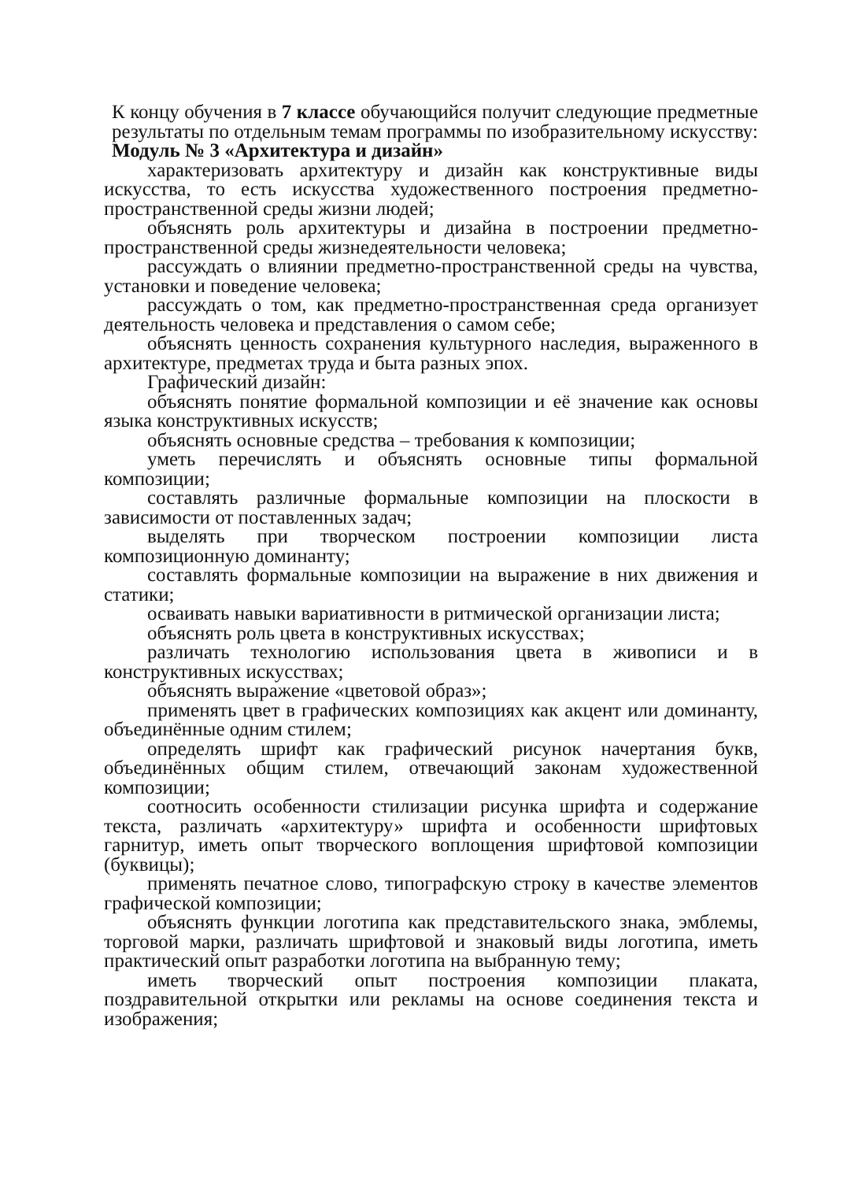К концу обучения в 7 классе обучающийся получит следующие предметные результаты по отдельным темам программы по изобразительному искусству:
Модуль № 3 «Архитектура и дизайн»
характеризовать архитектуру и дизайн как конструктивные виды искусства, то есть искусства художественного построения предметно-пространственной среды жизни людей;
объяснять роль архитектуры и дизайна в построении предметно-пространственной среды жизнедеятельности человека;
рассуждать о влиянии предметно-пространственной среды на чувства, установки и поведение человека;
рассуждать о том, как предметно-пространственная среда организует деятельность человека и представления о самом себе;
объяснять ценность сохранения культурного наследия, выраженного в архитектуре, предметах труда и быта разных эпох.
Графический дизайн:
объяснять понятие формальной композиции и её значение как основы языка конструктивных искусств;
объяснять основные средства – требования к композиции;
уметь перечислять и объяснять основные типы формальной композиции;
составлять различные формальные композиции на плоскости в зависимости от поставленных задач;
выделять при творческом построении композиции листа композиционную доминанту;
составлять формальные композиции на выражение в них движения и статики;
осваивать навыки вариативности в ритмической организации листа;
объяснять роль цвета в конструктивных искусствах;
различать технологию использования цвета в живописи и в конструктивных искусствах;
объяснять выражение «цветовой образ»;
применять цвет в графических композициях как акцент или доминанту, объединённые одним стилем;
определять шрифт как графический рисунок начертания букв, объединённых общим стилем, отвечающий законам художественной композиции;
соотносить особенности стилизации рисунка шрифта и содержание текста, различать «архитектуру» шрифта и особенности шрифтовых гарнитур, иметь опыт творческого воплощения шрифтовой композиции (буквицы);
применять печатное слово, типографскую строку в качестве элементов графической композиции;
объяснять функции логотипа как представительского знака, эмблемы, торговой марки, различать шрифтовой и знаковый виды логотипа, иметь практический опыт разработки логотипа на выбранную тему;
иметь творческий опыт построения композиции плаката, поздравительной открытки или рекламы на основе соединения текста и изображения;